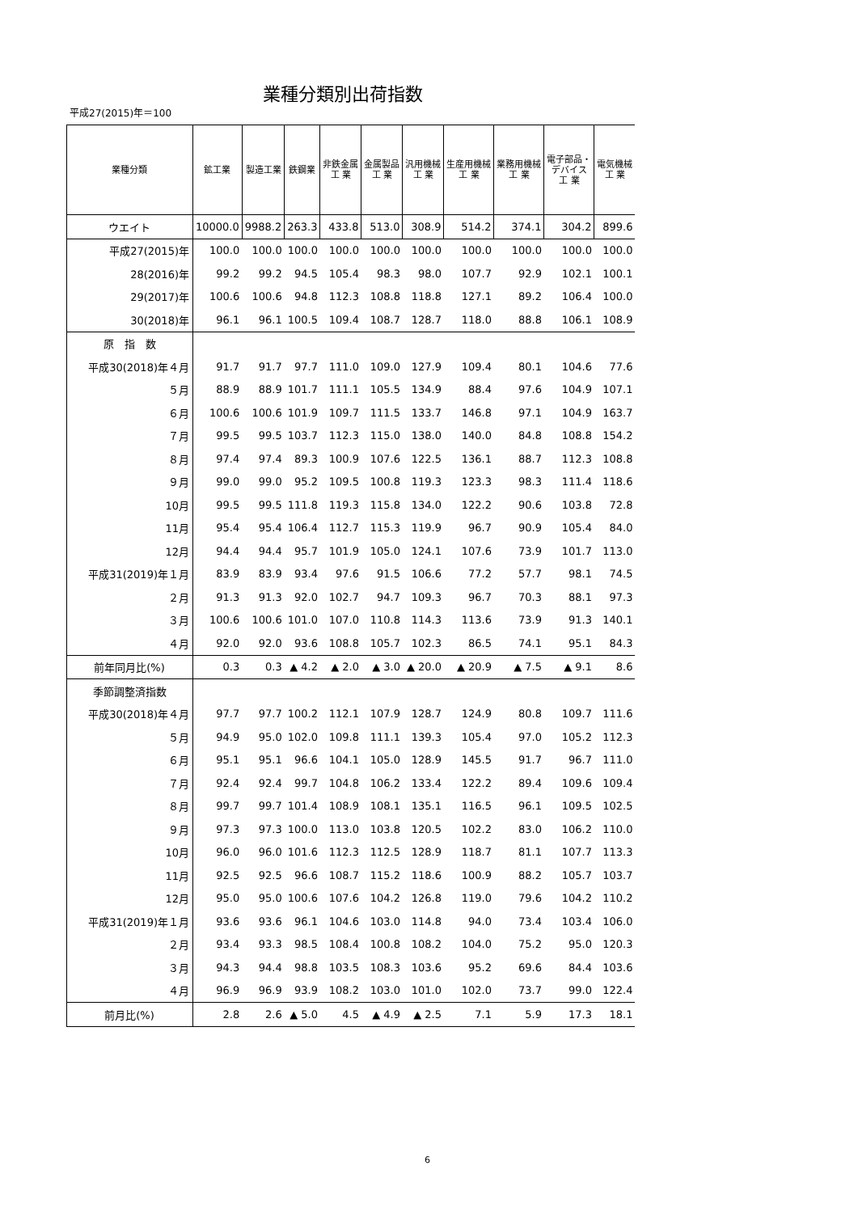業種分類別出荷指数
平成27(2015)年＝100
| 業種分類 | 鉱工業 | 製造工業 | 鉄鋼業 | 非鉄金属 工 業 | 金属製品 工 業 | 汎用機械 工 業 | 生産用機械 工 業 | 業務用機械 工 業 | 電子部品・ デバイス 工 業 | 電気機械 工 業 |
| --- | --- | --- | --- | --- | --- | --- | --- | --- | --- | --- |
| ウエイト | 10000.0 | 9988.2 | 263.3 | 433.8 | 513.0 | 308.9 | 514.2 | 374.1 | 304.2 | 899.6 |
| 平成27(2015)年 | 100.0 | 100.0 | 100.0 | 100.0 | 100.0 | 100.0 | 100.0 | 100.0 | 100.0 | 100.0 |
| 28(2016)年 | 99.2 | 99.2 | 94.5 | 105.4 | 98.3 | 98.0 | 107.7 | 92.9 | 102.1 | 100.1 |
| 29(2017)年 | 100.6 | 100.6 | 94.8 | 112.3 | 108.8 | 118.8 | 127.1 | 89.2 | 106.4 | 100.0 |
| 30(2018)年 | 96.1 | 96.1 | 100.5 | 109.4 | 108.7 | 128.7 | 118.0 | 88.8 | 106.1 | 108.9 |
| 原 指 数 | | | | | | | | | | |
| 平成30(2018)年４月 | 91.7 | 91.7 | 97.7 | 111.0 | 109.0 | 127.9 | 109.4 | 80.1 | 104.6 | 77.6 |
| ５月 | 88.9 | 88.9 | 101.7 | 111.1 | 105.5 | 134.9 | 88.4 | 97.6 | 104.9 | 107.1 |
| ６月 | 100.6 | 100.6 | 101.9 | 109.7 | 111.5 | 133.7 | 146.8 | 97.1 | 104.9 | 163.7 |
| ７月 | 99.5 | 99.5 | 103.7 | 112.3 | 115.0 | 138.0 | 140.0 | 84.8 | 108.8 | 154.2 |
| ８月 | 97.4 | 97.4 | 89.3 | 100.9 | 107.6 | 122.5 | 136.1 | 88.7 | 112.3 | 108.8 |
| ９月 | 99.0 | 99.0 | 95.2 | 109.5 | 100.8 | 119.3 | 123.3 | 98.3 | 111.4 | 118.6 |
| 10月 | 99.5 | 99.5 | 111.8 | 119.3 | 115.8 | 134.0 | 122.2 | 90.6 | 103.8 | 72.8 |
| 11月 | 95.4 | 95.4 | 106.4 | 112.7 | 115.3 | 119.9 | 96.7 | 90.9 | 105.4 | 84.0 |
| 12月 | 94.4 | 94.4 | 95.7 | 101.9 | 105.0 | 124.1 | 107.6 | 73.9 | 101.7 | 113.0 |
| 平成31(2019)年１月 | 83.9 | 83.9 | 93.4 | 97.6 | 91.5 | 106.6 | 77.2 | 57.7 | 98.1 | 74.5 |
| ２月 | 91.3 | 91.3 | 92.0 | 102.7 | 94.7 | 109.3 | 96.7 | 70.3 | 88.1 | 97.3 |
| ３月 | 100.6 | 100.6 | 101.0 | 107.0 | 110.8 | 114.3 | 113.6 | 73.9 | 91.3 | 140.1 |
| ４月 | 92.0 | 92.0 | 93.6 | 108.8 | 105.7 | 102.3 | 86.5 | 74.1 | 95.1 | 84.3 |
| 前年同月比(%) | 0.3 | 0.3 | ▲ 4.2 | ▲ 2.0 | ▲ 3.0 | ▲ 20.0 | ▲ 20.9 | ▲ 7.5 | ▲ 9.1 | 8.6 |
| 季節調整済指数 | | | | | | | | | | |
| 平成30(2018)年４月 | 97.7 | 97.7 | 100.2 | 112.1 | 107.9 | 128.7 | 124.9 | 80.8 | 109.7 | 111.6 |
| ５月 | 94.9 | 95.0 | 102.0 | 109.8 | 111.1 | 139.3 | 105.4 | 97.0 | 105.2 | 112.3 |
| ６月 | 95.1 | 95.1 | 96.6 | 104.1 | 105.0 | 128.9 | 145.5 | 91.7 | 96.7 | 111.0 |
| ７月 | 92.4 | 92.4 | 99.7 | 104.8 | 106.2 | 133.4 | 122.2 | 89.4 | 109.6 | 109.4 |
| ８月 | 99.7 | 99.7 | 101.4 | 108.9 | 108.1 | 135.1 | 116.5 | 96.1 | 109.5 | 102.5 |
| ９月 | 97.3 | 97.3 | 100.0 | 113.0 | 103.8 | 120.5 | 102.2 | 83.0 | 106.2 | 110.0 |
| 10月 | 96.0 | 96.0 | 101.6 | 112.3 | 112.5 | 128.9 | 118.7 | 81.1 | 107.7 | 113.3 |
| 11月 | 92.5 | 92.5 | 96.6 | 108.7 | 115.2 | 118.6 | 100.9 | 88.2 | 105.7 | 103.7 |
| 12月 | 95.0 | 95.0 | 100.6 | 107.6 | 104.2 | 126.8 | 119.0 | 79.6 | 104.2 | 110.2 |
| 平成31(2019)年１月 | 93.6 | 93.6 | 96.1 | 104.6 | 103.0 | 114.8 | 94.0 | 73.4 | 103.4 | 106.0 |
| ２月 | 93.4 | 93.3 | 98.5 | 108.4 | 100.8 | 108.2 | 104.0 | 75.2 | 95.0 | 120.3 |
| ３月 | 94.3 | 94.4 | 98.8 | 103.5 | 108.3 | 103.6 | 95.2 | 69.6 | 84.4 | 103.6 |
| ４月 | 96.9 | 96.9 | 93.9 | 108.2 | 103.0 | 101.0 | 102.0 | 73.7 | 99.0 | 122.4 |
| 前月比(%) | 2.8 | 2.6 | ▲ 5.0 | 4.5 | ▲ 4.9 | ▲ 2.5 | 7.1 | 5.9 | 17.3 | 18.1 |
6